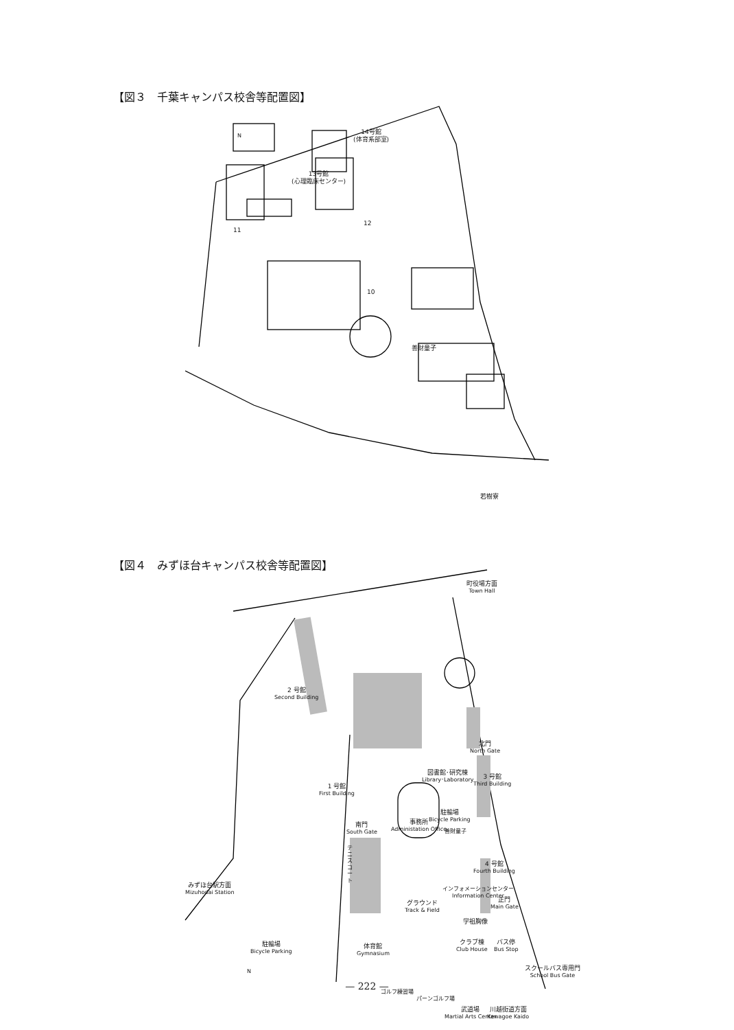【図３　千葉キャンパス校舎等配置図】
14号館
(体育系部室)
13号館
(心理臨床センター)
N
11
12
10
善財童子
若樹寮
【図４　みずほ台キャンパス校舎等配置図】
町役場方面
Town Hall
2 号館
Second Building
北門
North Gate
図書館･研究棟
Library･Laboratory
3 号館
Third Building
1 号館
First Building
駐輪場
Bicycle Parking
南門
South Gate
事務所
Administation Office
善財童子
テニスコート
4 号館
Fourth Building
みずほ台駅方面
Mizuhodai Station
インフォメーションセンター
Information Center
グラウンド
Track & Field
正門
Main Gate
学祖胸像
駐輪場
Bicycle Parking
体育館
Gymnasium
クラブ棟
Club House
バス停
Bus Stop
N
スクールバス専用門
School Bus Gate
ゴルフ練習場
パーンゴルフ場
武道場
Martial Arts Center
川越街道方面
Kawagoe Kaido
— 222 —